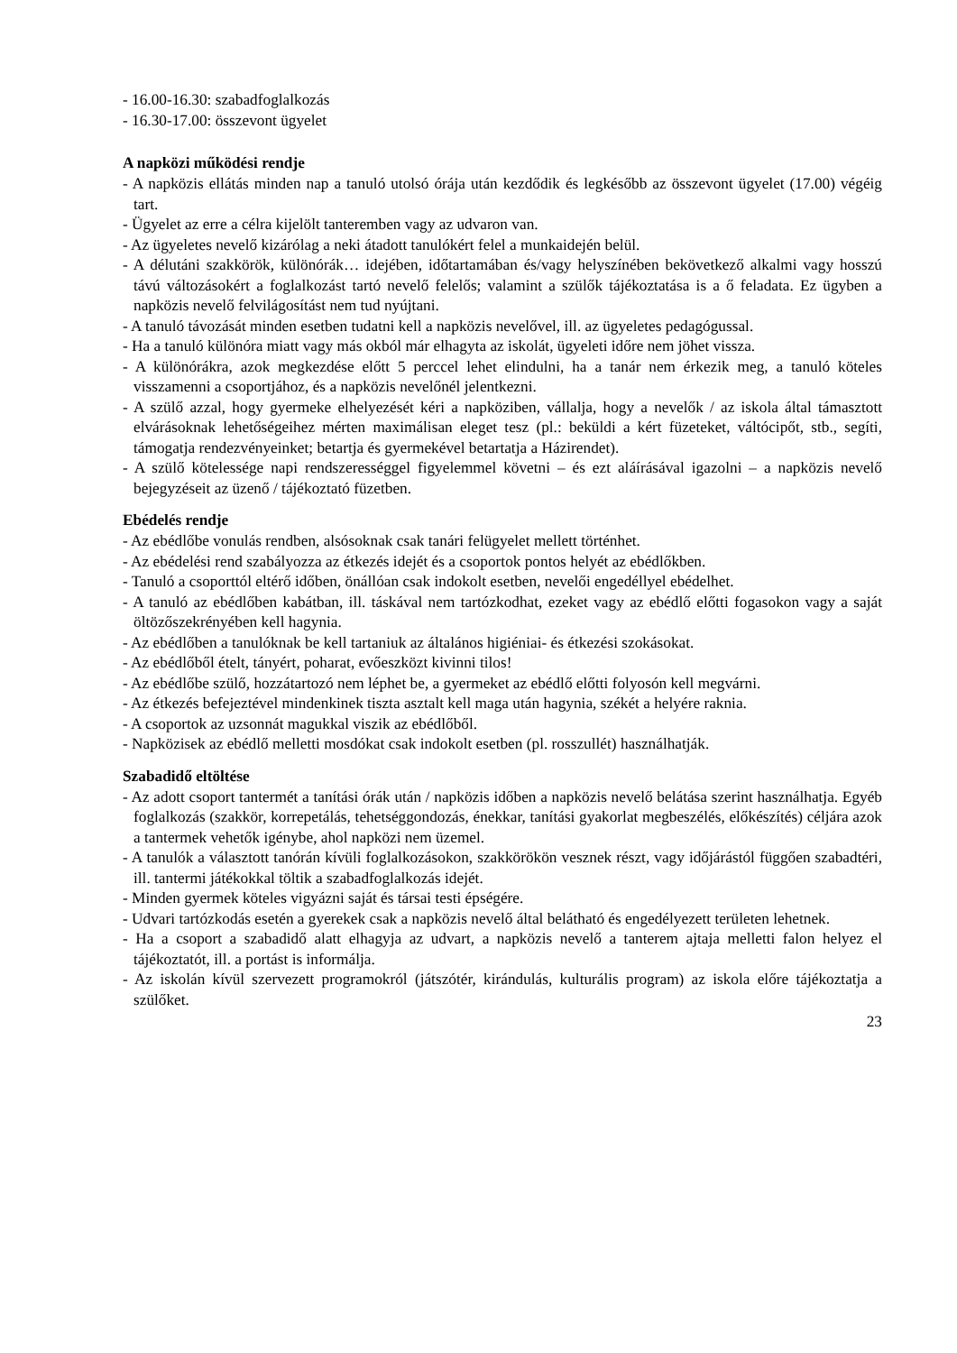- 16.00-16.30: szabadfoglalkozás
- 16.30-17.00: összevont ügyelet
A napközi működési rendje
- A napközis ellátás minden nap a tanuló utolsó órája után kezdődik és legkésőbb az összevont ügyelet (17.00) végéig tart.
- Ügyelet az erre a célra kijelölt tanteremben vagy az udvaron van.
- Az ügyeletes nevelő kizárólag a neki átadott tanulókért felel a munkaidején belül.
- A délutáni szakkörök, különórák… idejében, időtartamában és/vagy helyszínében bekövetkező alkalmi vagy hosszú távú változásokért a foglalkozást tartó nevelő felelős; valamint a szülők tájékoztatása is a ő feladata. Ez ügyben a napközis nevelő felvilágosítást nem tud nyújtani.
- A tanuló távozását minden esetben tudatni kell a napközis nevelővel, ill. az ügyeletes pedagógussal.
- Ha a tanuló különóra miatt vagy más okból már elhagyta az iskolát, ügyeleti időre nem jöhet vissza.
- A különórákra, azok megkezdése előtt 5 perccel lehet elindulni, ha a tanár nem érkezik meg, a tanuló köteles visszamenni a csoportjához, és a napközis nevelőnél jelentkezni.
- A szülő azzal, hogy gyermeke elhelyezését kéri a napköziben, vállalja, hogy a nevelők / az iskola által támasztott elvárásoknak lehetőségeihez mérten maximálisan eleget tesz (pl.: beküldi a kért füzeteket, váltócipőt, stb., segíti, támogatja rendezvényeinket; betartja és gyermekével betartatja a Házirendet).
- A szülő kötelessége napi rendszerességgel figyelemmel követni – és ezt aláírásával igazolni – a napközis nevelő bejegyzéseit az üzenő / tájékoztató füzetben.
Ebédelés rendje
- Az ebédlőbe vonulás rendben, alsósoknak csak tanári felügyelet mellett történhet.
- Az ebédelési rend szabályozza az étkezés idejét és a csoportok pontos helyét az ebédlőkben.
- Tanuló a csoporttól eltérő időben, önállóan csak indokolt esetben, nevelői engedéllyel ebédelhet.
- A tanuló az ebédlőben kabátban, ill. táskával nem tartózkodhat, ezeket vagy az ebédlő előtti fogasokon vagy a saját öltözőszekrényében kell hagynia.
- Az ebédlőben a tanulóknak be kell tartaniuk az általános higiéniai- és étkezési szokásokat.
- Az ebédlőből ételt, tányért, poharat, evőeszközt kivinni tilos!
- Az ebédlőbe szülő, hozzátartozó nem léphet be, a gyermeket az ebédlő előtti folyosón kell megvárni.
- Az étkezés befejeztével mindenkinek tiszta asztalt kell maga után hagynia, székét a helyére raknia.
- A csoportok az uzsonnát magukkal viszik az ebédlőből.
- Napközisek az ebédlő melletti mosdókat csak indokolt esetben (pl. rosszullét) használhatják.
Szabadidő eltöltése
- Az adott csoport tantermét a tanítási órák után / napközis időben a napközis nevelő belátása szerint használhatja. Egyéb foglalkozás (szakkör, korrepetálás, tehetséggondozás, énekkar, tanítási gyakorlat megbeszélés, előkészítés) céljára azok a tantermek vehetők igénybe, ahol napközi nem üzemel.
- A tanulók a választott tanórán kívüli foglalkozásokon, szakkörökön vesznek részt, vagy időjárástól függően szabadtéri, ill. tantermi játékokkal töltik a szabadfoglalkozás idejét.
- Minden gyermek köteles vigyázni saját és társai testi épségére.
- Udvari tartózkodás esetén a gyerekek csak a napközis nevelő által belátható és engedélyezett területen lehetnek.
- Ha a csoport a szabadidő alatt elhagyja az udvart, a napközis nevelő a tanterem ajtaja melletti falon helyez el tájékoztatót, ill. a portást is informálja.
- Az iskolán kívül szervezett programokról (játszótér, kirándulás, kulturális program) az iskola előre tájékoztatja a szülőket.
23